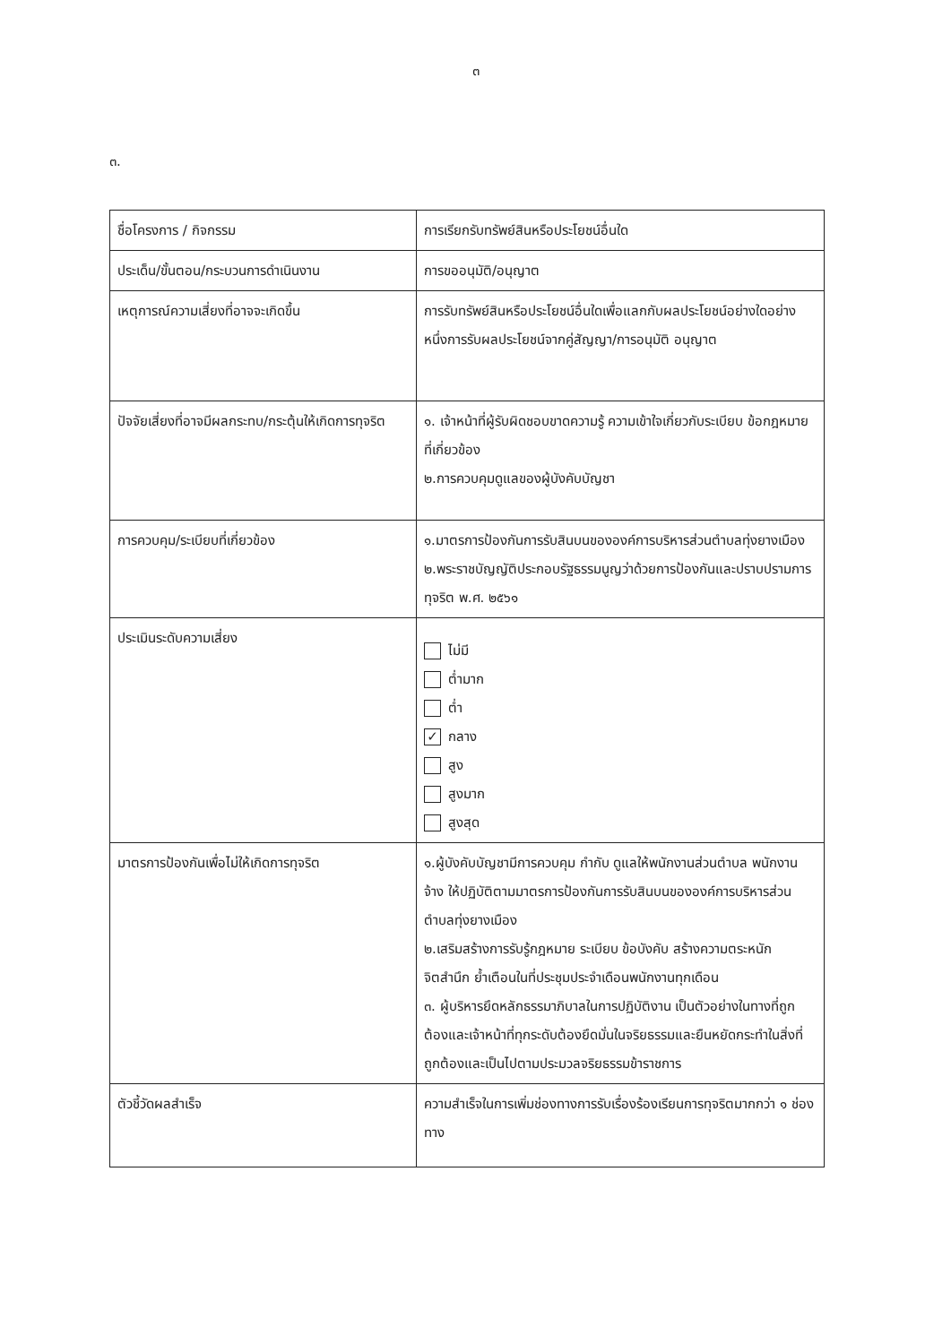๓
๓.
| ชื่อโครงการ / กิจกรรม | การเรียกรับทรัพย์สินหรือประโยชน์อื่นใด |
| ประเด็น/ขั้นตอน/กระบวนการดำเนินงาน | การขออนุมัติ/อนุญาต |
| เหตุการณ์ความเสี่ยงที่อาจจะเกิดขึ้น | การรับทรัพย์สินหรือประโยชน์อื่นใดเพื่อแลกกับผลประโยชน์อย่างใดอย่างหนึ่งการรับผลประโยชน์จากคู่สัญญา/การอนุมัติ อนุญาต |
| ปัจจัยเสี่ยงที่อาจมีผลกระทบ/กระตุ้นให้เกิดการทุจริต | ๑. เจ้าหน้าที่ผู้รับผิดชอบขาดความรู้ ความเข้าใจเกี่ยวกับระเบียบ ข้อกฎหมายที่เกี่ยวข้อง ๒.การควบคุมดูแลของผู้บังคับบัญชา |
| การควบคุม/ระเบียบที่เกี่ยวข้อง | ๑.มาตรการป้องกันการรับสินบนขององค์การบริหารส่วนตำบลทุ่งยางเมือง ๒.พระราชบัญญัติประกอบรัฐธรรมนูญว่าด้วยการป้องกันและปราบปรามการทุจริต พ.ศ. ๒๕๖๑ |
| ประเมินระดับความเสี่ยง | ไม่มี ต่ำมาก ต่ำ ✓ กลาง สูง สูงมาก สูงสุด |
| มาตรการป้องกันเพื่อไม่ให้เกิดการทุจริต | ๑.ผู้บังคับบัญชามีการควบคุม กำกับ ดูแลให้พนักงานส่วนตำบล พนักงานจ้าง ให้ปฏิบัติตามมาตรการป้องกันการรับสินบนขององค์การบริหารส่วนตำบลทุ่งยางเมือง ๒.เสริมสร้างการรับรู้กฎหมาย ระเบียบ ข้อบังคับ สร้างความตระหนัก จิตสำนึก ย้ำเตือนในที่ประชุมประจำเดือนพนักงานทุกเดือน ๓. ผู้บริหารยึดหลักธรรมาภิบาลในการปฏิบัติงาน เป็นตัวอย่างในทางที่ถูกต้องและเจ้าหน้าที่ทุกระดับต้องยึดมั่นในจริยธรรมและยืนหยัดกระทำในสิ่งที่ถูกต้องและเป็นไปตามประมวลจริยธรรมข้าราชการ |
| ตัวชี้วัดผลสำเร็จ | ความสำเร็จในการเพิ่มช่องทางการรับเรื่องร้องเรียนการทุจริตมากกว่า ๑ ช่องทาง |